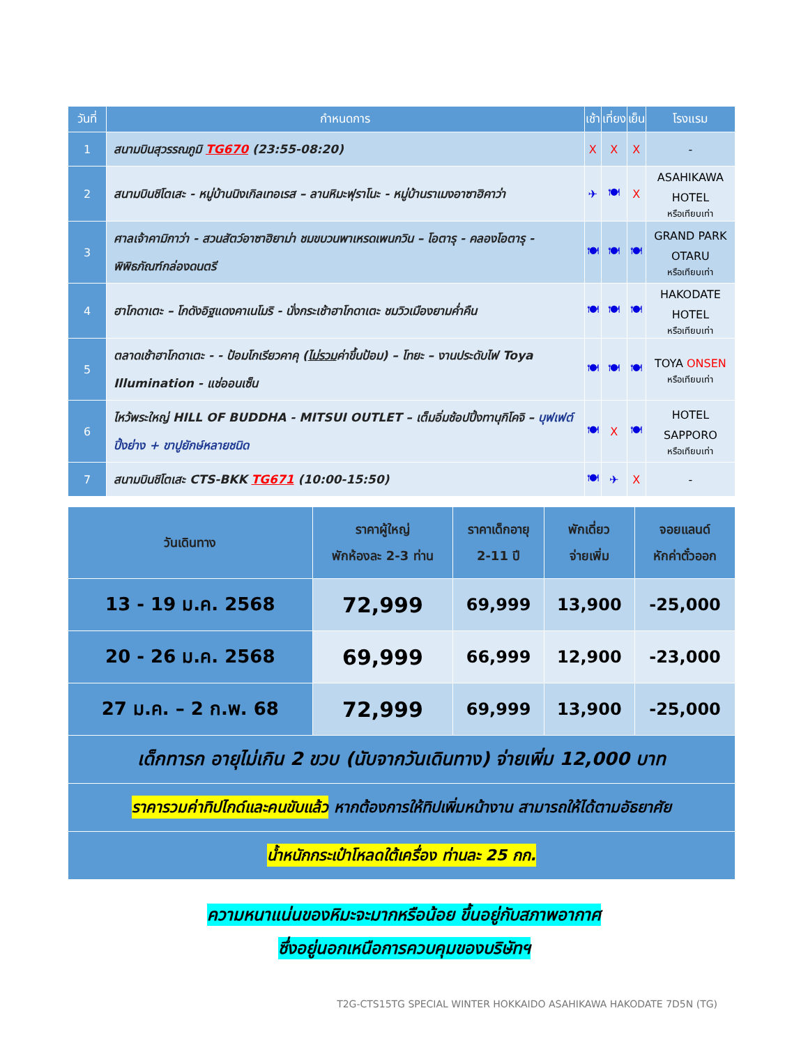| วันที่ | กำหนดการ | เช้า | เที่ยง | เย็น | โรงแรม |
| --- | --- | --- | --- | --- | --- |
| 1 | สนามบินสุวรรณภูมิ TG670 (23:55-08:20) | X | X | X | - |
| 2 | สนามบินชิโตเสะ - หมู่บ้านนิงเกิลเทอเรส – ลานหิมะฟุราโนะ - หมู่บ้านราเมงอาซาฮิคาว่า | ✈ | 🍽 | X | ASAHIKAWA HOTEL หรือเทียบเท่า |
| 3 | ศาลเจ้าคามิกาว่า - สวนสัตว์อาซาฮิยาม่า ชมขบวนพาเหรดเพนกวิน – โอตารุ - คลองโอตารุ - พิพิธภัณฑ์กล่องดนตรี | 🍽 | 🍽 | 🍽 | GRAND PARK OTARU หรือเทียบเท่า |
| 4 | ฮาโกดาเตะ – โกดังอิฐแดงคาเนโมริ - นั่งกระเช้าฮาโกดาเตะ ชมวิวเมืองยามค่ำคืน | 🍽 | 🍽 | 🍽 | HAKODATE HOTEL หรือเทียบเท่า |
| 5 | ตลาดเช้าฮาโกดาเตะ - - ป้อมโกเรียวคาคุ ( ไม่รวม ค่าขึ้นป้อม) – โทยะ – งานประดับไฟ Toya Illumination - แช่ออนเซ็น | 🍽 | 🍽 | 🍽 | TOYA ONSEN หรือเทียบเท่า |
| 6 | ไหว้พระใหญ่ HILL OF BUDDHA - MITSUI OUTLET – เต็มอิ่มช้อปปิ้งทานุกิโคจิ – บุฟเฟต์ปิ้งย่าง + ขาปูยักษ์หลายชนิด | 🍽 | X | 🍽 | HOTEL SAPPORO หรือเทียบเท่า |
| 7 | สนามบินชิโตเสะ CTS-BKK TG671 (10:00-15:50) | 🍽 | ✈ | X | - |
| วันเดินทาง | ราคาผู้ใหญ่ พักห้องละ 2-3 ท่าน | ราคาเด็กอายุ 2-11 ปี | พักเดี่ยว จ่ายเพิ่ม | จอยแลนด์ หักค่าตั๋วออก |
| --- | --- | --- | --- | --- |
| 13 - 19 ม.ค. 2568 | 72,999 | 69,999 | 13,900 | -25,000 |
| 20 - 26 ม.ค. 2568 | 69,999 | 66,999 | 12,900 | -23,000 |
| 27 ม.ค. – 2 ก.พ. 68 | 72,999 | 69,999 | 13,900 | -25,000 |
| เด็กทารก อายุไม่เกิน 2 ขวบ (นับจากวันเดินทาง) จ่ายเพิ่ม 12,000 บาท | | | | |
| ราคารวมค่าทิปไกด์และคนขับแล้ว หากต้องการให้ทิปเพิ่มหน้างาน สามารถให้ได้ตามอัธยาศัย | | | | |
| น้ำหนักกระเป๋าโหลดใต้เครื่อง ท่านละ 25 กก. | | | | |
ความหนาแน่นของหิมะจะมากหรือน้อย ขึ้นอยู่กับสภาพอากาศ
ซึ่งอยู่นอกเหนือการควบคุมของบริษัทฯ
T2G-CTS15TG SPECIAL WINTER HOKKAIDO ASAHIKAWA HAKODATE 7D5N (TG)